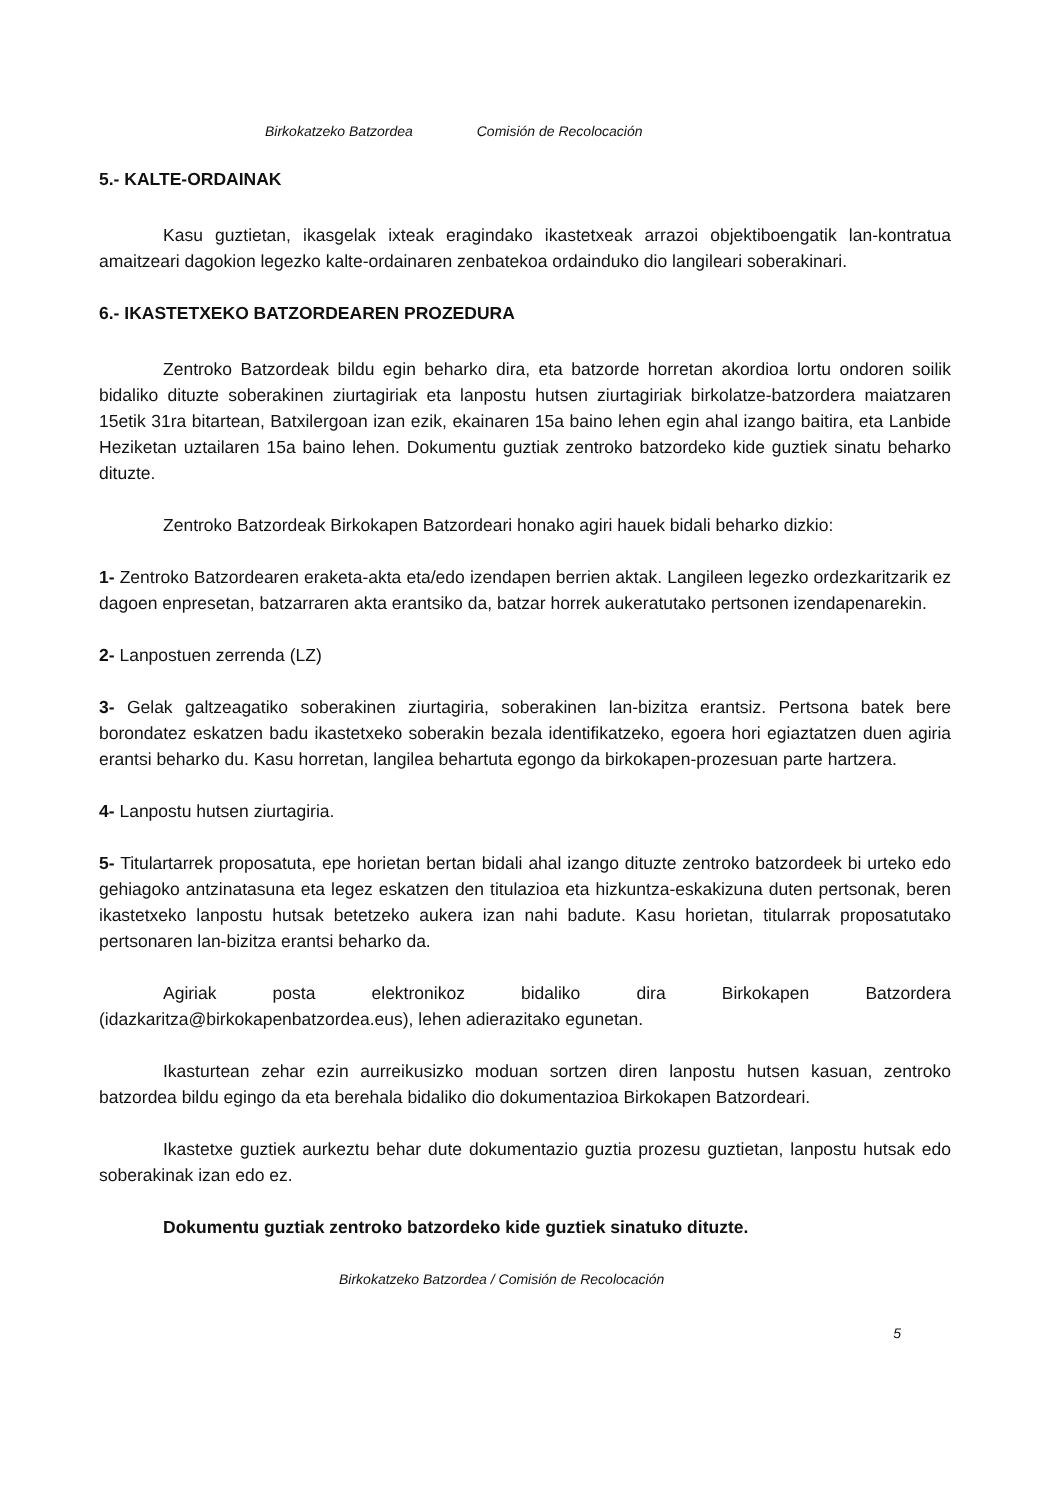Birkokatzeko Batzordea Comisión de Recolocación
5.- KALTE-ORDAINAK
Kasu guztietan, ikasgelak ixteak eragindako ikastetxeak arrazoi objektiboengatik lan-kontratua amaitzeari dagokion legezko kalte-ordainaren zenbatekoa ordainduko dio langileari soberakinari.
6.- IKASTETXEKO BATZORDEAREN PROZEDURA
Zentroko Batzordeak bildu egin beharko dira, eta batzorde horretan akordioa lortu ondoren soilik bidaliko dituzte soberakinen ziurtagiriak eta lanpostu hutsen ziurtagiriak birkolatze-batzordera maiatzaren 15etik 31ra bitartean, Batxilergoan izan ezik, ekainaren 15a baino lehen egin ahal izango baitira, eta Lanbide Heziketan uztailaren 15a baino lehen. Dokumentu guztiak zentroko batzordeko kide guztiek sinatu beharko dituzte.
Zentroko Batzordeak Birkokapen Batzordeari honako agiri hauek bidali beharko dizkio:
1- Zentroko Batzordearen eraketa-akta eta/edo izendapen berrien aktak. Langileen legezko ordezkaritzarik ez dagoen enpresetan, batzarraren akta erantsiko da, batzar horrek aukeratutako pertsonen izendapenarekin.
2- Lanpostuen zerrenda (LZ)
3- Gelak galtzeagatiko soberakinen ziurtagiria, soberakinen lan-bizitza erantsiz. Pertsona batek bere borondatez eskatzen badu ikastetxeko soberakin bezala identifikatzeko, egoera hori egiaztatzen duen agiria erantsi beharko du. Kasu horretan, langilea behartuta egongo da birkokapen-prozesuan parte hartzera.
4- Lanpostu hutsen ziurtagiria.
5- Titulartarrek proposatuta, epe horietan bertan bidali ahal izango dituzte zentroko batzordeek bi urteko edo gehiagoko antzinatasuna eta legez eskatzen den titulazioa eta hizkuntza-eskakizuna duten pertsonak, beren ikastetxeko lanpostu hutsak betetzeko aukera izan nahi badute. Kasu horietan, titularrak proposatutako pertsonaren lan-bizitza erantsi beharko da.
Agiriak posta elektronikoz bidaliko dira Birkokapen Batzordera (idazkaritza@birkokapenbatzordea.eus), lehen adierazitako egunetan.
Ikasturtean zehar ezin aurreikusizko moduan sortzen diren lanpostu hutsen kasuan, zentroko batzordea bildu egingo da eta berehala bidaliko dio dokumentazioa Birkokapen Batzordeari.
Ikastetxe guztiek aurkeztu behar dute dokumentazio guztia prozesu guztietan, lanpostu hutsak edo soberakinak izan edo ez.
Dokumentu guztiak zentroko batzordeko kide guztiek sinatuko dituzte.
Birkokatzeko Batzordea / Comisión de Recolocación
5